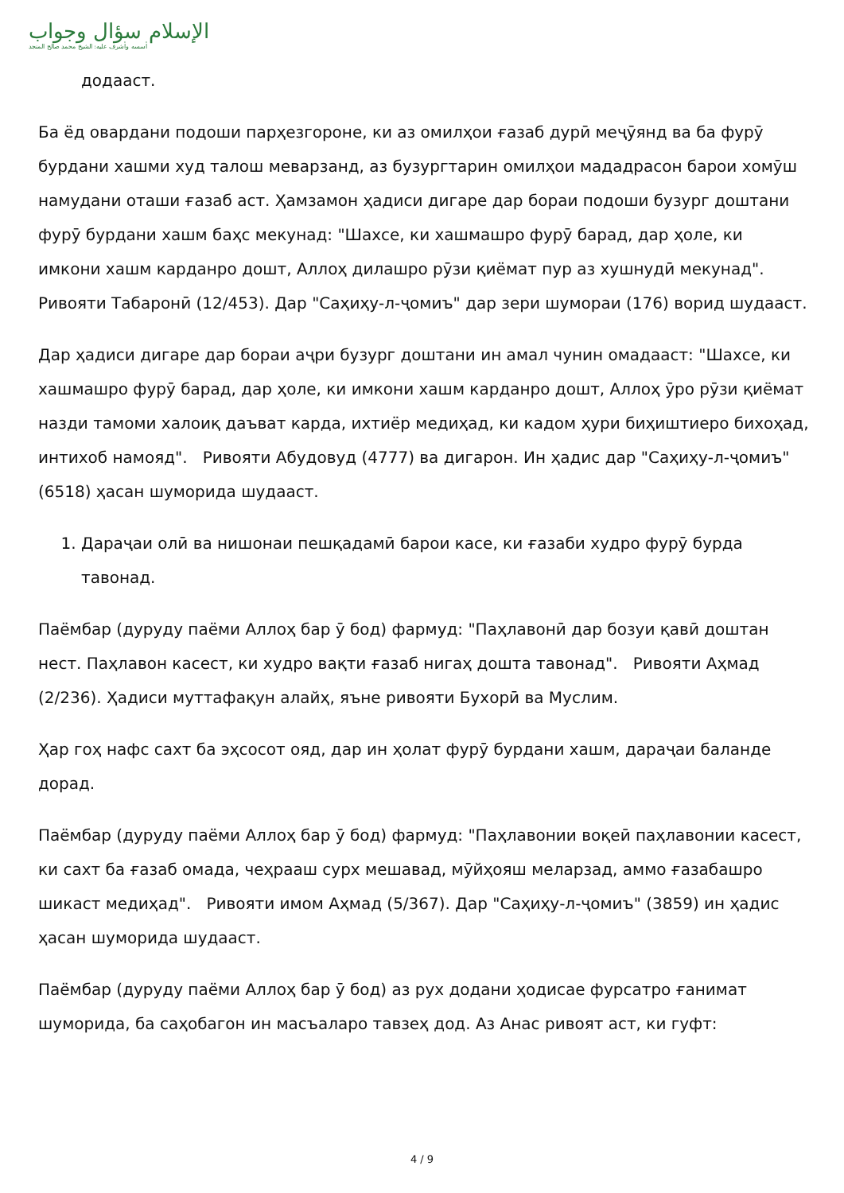الإسلام سؤال وجواب
أسسه وأشرف عليه: الشيخ محمد صالح المنجد
додааст.
Ба ёд овардани подоши парҳезгороне, ки аз омилҳои ғазаб дурӣ меҷӯянд ва ба фурӯ бурдани хашми худ талош меварзанд, аз бузургтарин омилҳои мададрасон барои хомӯш намудани оташи ғазаб аст. Ҳамзамон ҳадиси дигаре дар бораи подоши бузург доштани фурӯ бурдани хашм баҳс мекунад: "Шахсе, ки хашмашро фурӯ барад, дар ҳоле, ки имкони хашм карданро дошт, Аллоҳ дилашро рӯзи қиёмат пур аз хушнудӣ мекунад". Ривояти Табаронӣ (12/453). Дар "Саҳиҳу-л-ҷомиъ" дар зери шумораи (176) ворид шудааст.
Дар ҳадиси дигаре дар бораи аҷри бузург доштани ин амал чунин омадааст: "Шахсе, ки хашмашро фурӯ барад, дар ҳоле, ки имкони хашм карданро дошт, Аллоҳ ӯро рӯзи қиёмат назди тамоми халоиқ даъват карда, ихтиёр медиҳад, ки кадом ҳури биҳиштиеро бихоҳад, интихоб намояд". Ривояти Абудовуд (4777) ва дигарон. Ин ҳадис дар "Саҳиҳу-л-ҷомиъ" (6518) ҳасан шуморида шудааст.
1. Дараҷаи олӣ ва нишонаи пешқадамӣ барои касе, ки ғазаби худро фурӯ бурда тавонад.
Паёмбар (дуруду паёми Аллоҳ бар ӯ бод) фармуд: "Паҳлавонӣ дар бозуи қавӣ доштан нест. Паҳлавон касест, ки худро вақти ғазаб нигаҳ дошта тавонад". Ривояти Аҳмад (2/236). Ҳадиси муттафақун алайҳ, яъне ривояти Бухорӣ ва Муслим.
Ҳар гоҳ нафс сахт ба эҳсосот ояд, дар ин ҳолат фурӯ бурдани хашм, дараҷаи баланде дорад.
Паёмбар (дуруду паёми Аллоҳ бар ӯ бод) фармуд: "Паҳлавонии воқеӣ паҳлавонии касест, ки сахт ба ғазаб омада, чеҳрааш сурх мешавад, мӯйҳояш меларзад, аммо ғазабашро шикаст медиҳад". Ривояти имом Аҳмад (5/367). Дар "Саҳиҳу-л-ҷомиъ" (3859) ин ҳадис ҳасан шуморида шудааст.
Паёмбар (дуруду паёми Аллоҳ бар ӯ бод) аз рух додани ҳодисае фурсатро ғанимат шуморида, ба саҳобагон ин масъаларо тавзеҳ дод. Аз Анас ривоят аст, ки гуфт:
4 / 9